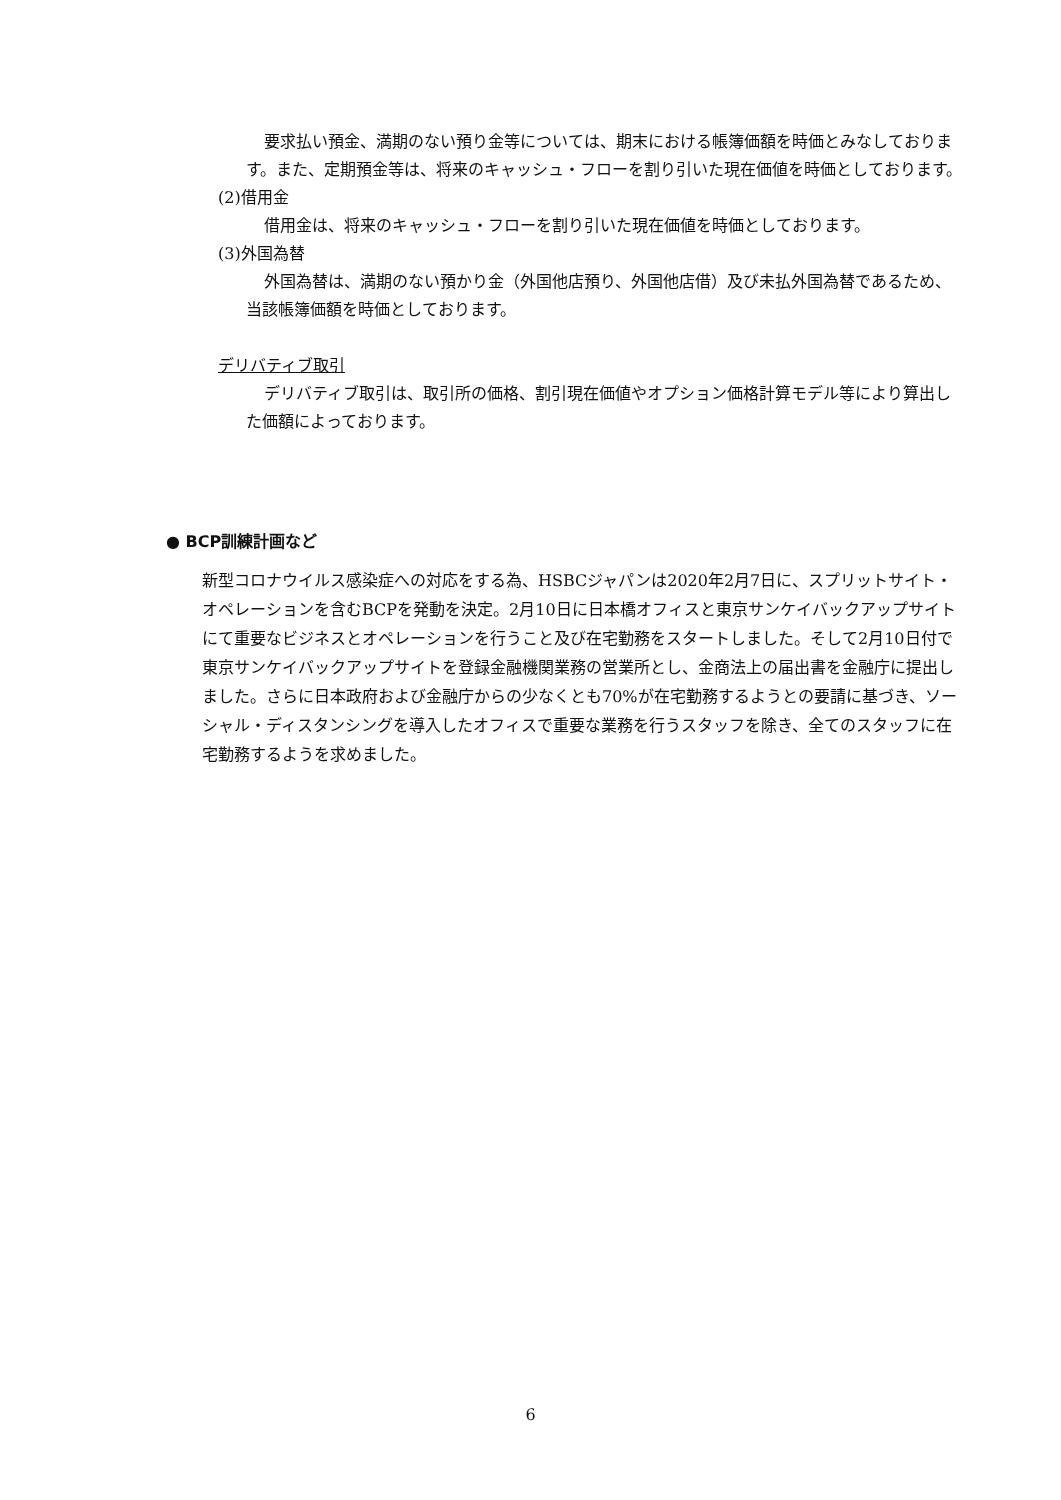要求払い預金、満期のない預り金等については、期末における帳簿価額を時価とみなしております。また、定期預金等は、将来のキャッシュ・フローを割り引いた現在価値を時価としております。
(2)借用金
借用金は、将来のキャッシュ・フローを割り引いた現在価値を時価としております。
(3)外国為替
外国為替は、満期のない預かり金（外国他店預り、外国他店借）及び未払外国為替であるため、当該帳簿価額を時価としております。
デリバティブ取引
デリバティブ取引は、取引所の価格、割引現在価値やオプション価格計算モデル等により算出した価額によっております。
● BCP訓練計画など
新型コロナウイルス感染症への対応をする為、HSBCジャパンは2020年2月7日に、スプリットサイト・オペレーションを含むBCPを発動を決定。2月10日に日本橋オフィスと東京サンケイバックアップサイトにて重要なビジネスとオペレーションを行うこと及び在宅勤務をスタートしました。そして2月10日付で東京サンケイバックアップサイトを登録金融機関業務の営業所とし、金商法上の届出書を金融庁に提出しました。さらに日本政府および金融庁からの少なくとも70%が在宅勤務するようとの要請に基づき、ソーシャル・ディスタンシングを導入したオフィスで重要な業務を行うスタッフを除き、全てのスタッフに在宅勤務するようを求めました。
6